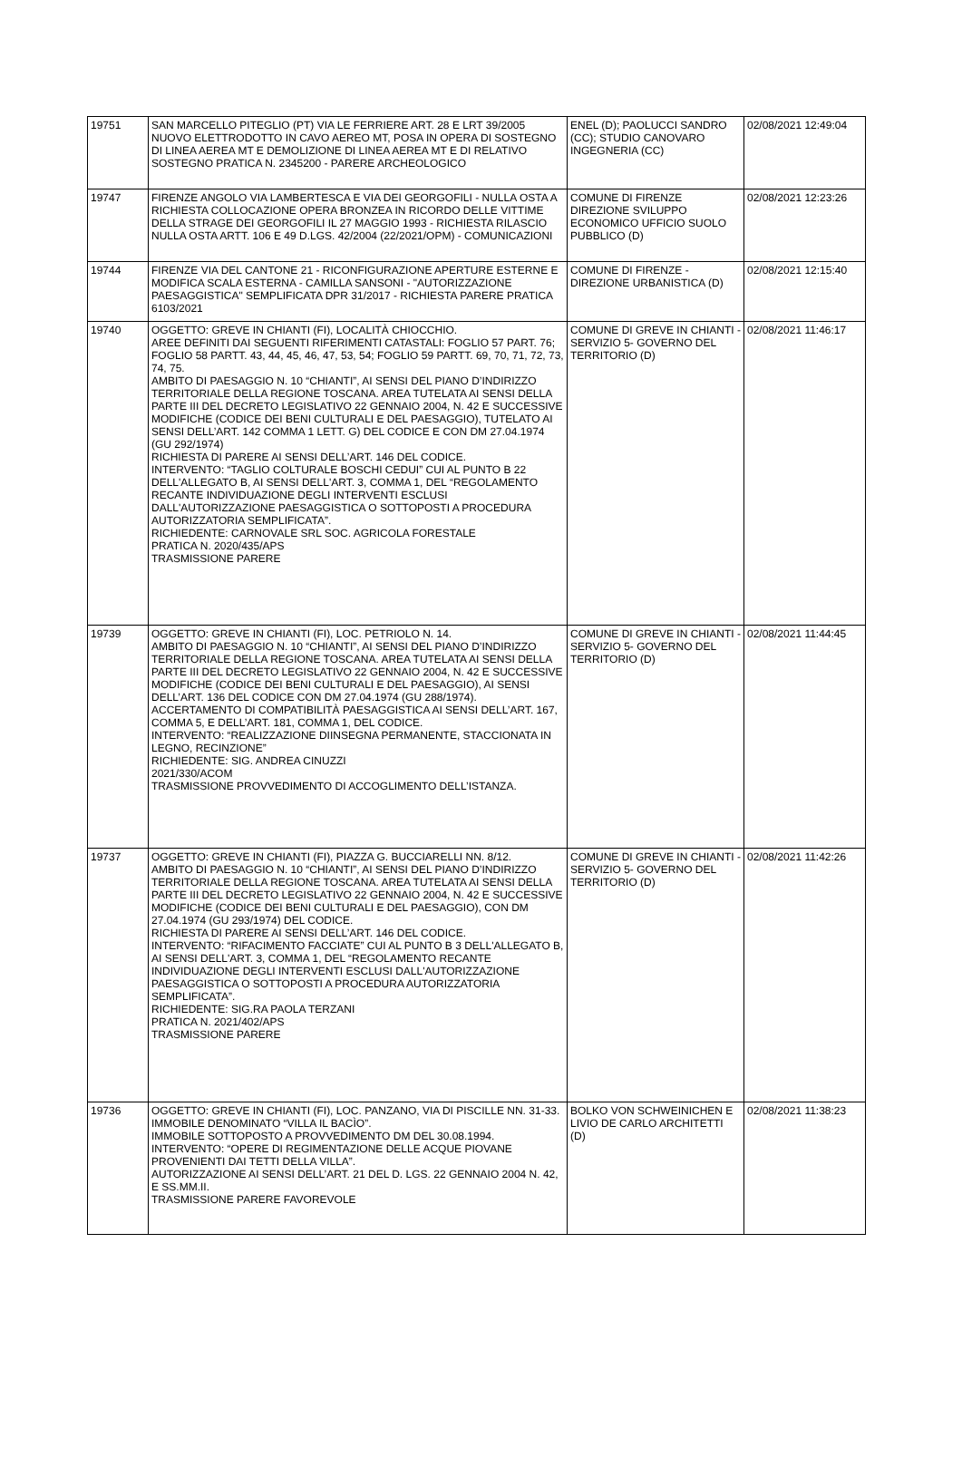| 19751 | SAN MARCELLO PITEGLIO (PT) VIA LE FERRIERE ART. 28 E LRT 39/2005 NUOVO ELETTRODOTTO IN CAVO AEREO MT, POSA IN OPERA DI SOSTEGNO DI LINEA AEREA MT E DEMOLIZIONE DI LINEA AEREA MT E DI RELATIVO SOSTEGNO PRATICA N. 2345200 - PARERE ARCHEOLOGICO | ENEL (D); PAOLUCCI SANDRO (CC); STUDIO CANOVARO INGEGNERIA (CC) | 02/08/2021 12:49:04 |
| 19747 | FIRENZE ANGOLO VIA LAMBERTESCA E VIA DEI GEORGOFILI - NULLA OSTA A RICHIESTA COLLOCAZIONE OPERA BRONZEA IN RICORDO DELLE VITTIME DELLA STRAGE DEI GEORGOFILI IL 27 MAGGIO 1993 - RICHIESTA RILASCIO NULLA OSTA ARTT. 106 E 49 D.LGS. 42/2004 (22/2021/OPM) - COMUNICAZIONI | COMUNE DI FIRENZE DIREZIONE SVILUPPO ECONOMICO UFFICIO SUOLO PUBBLICO (D) | 02/08/2021 12:23:26 |
| 19744 | FIRENZE VIA DEL CANTONE 21 - RICONFIGURAZIONE APERTURE ESTERNE E MODIFICA SCALA ESTERNA - CAMILLA SANSONI - "AUTORIZZAZIONE PAESAGGISTICA" SEMPLIFICATA DPR 31/2017 - RICHIESTA PARERE PRATICA 6103/2021 | COMUNE DI FIRENZE - DIREZIONE URBANISTICA (D) | 02/08/2021 12:15:40 |
| 19740 | OGGETTO: GREVE IN CHIANTI (FI), LOCALITÀ CHIOCCHIO. AREE DEFINITI DAI SEGUENTI RIFERIMENTI CATASTALI: FOGLIO 57 PART. 76; FOGLIO 58 PARTT. 43, 44, 45, 46, 47, 53, 54; FOGLIO 59 PARTT. 69, 70, 71, 72, 73, 74, 75. AMBITO DI PAESAGGIO N. 10 “CHIANTI”, AI SENSI DEL PIANO D’INDIRIZZO TERRITORIALE DELLA REGIONE TOSCANA. AREA TUTELATA AI SENSI DELLA PARTE III DEL DECRETO LEGISLATIVO 22 GENNAIO 2004, N. 42 E SUCCESSIVE MODIFICHE (CODICE DEI BENI CULTURALI E DEL PAESAGGIO), TUTELATO AI SENSI DELL’ART. 142 COMMA 1 LETT. G) DEL CODICE E CON DM 27.04.1974 (GU 292/1974) RICHIESTA DI PARERE AI SENSI DELL’ART. 146 DEL CODICE. INTERVENTO: “TAGLIO COLTURALE BOSCHI CEDUI” CUI AL PUNTO B 22 DELL'ALLEGATO B, AI SENSI DELL'ART. 3, COMMA 1, DEL “REGOLAMENTO RECANTE INDIVIDUAZIONE DEGLI INTERVENTI ESCLUSI DALL'AUTORIZZAZIONE PAESAGGISTICA O SOTTOPOSTI A PROCEDURA AUTORIZZATORIA SEMPLIFICATA”. RICHIEDENTE: CARNOVALE SRL SOC. AGRICOLA FORESTALE PRATICA N. 2020/435/APS TRASMISSIONE PARERE | COMUNE DI GREVE IN CHIANTI - SERVIZIO 5- GOVERNO DEL TERRITORIO (D) | 02/08/2021 11:46:17 |
| 19739 | OGGETTO: GREVE IN CHIANTI (FI), LOC. PETRIOLO N. 14. AMBITO DI PAESAGGIO N. 10 “CHIANTI”, AI SENSI DEL PIANO D’INDIRIZZO TERRITORIALE DELLA REGIONE TOSCANA. AREA TUTELATA AI SENSI DELLA PARTE III DEL DECRETO LEGISLATIVO 22 GENNAIO 2004, N. 42 E SUCCESSIVE MODIFICHE (CODICE DEI BENI CULTURALI E DEL PAESAGGIO), AI SENSI DELL’ART. 136 DEL CODICE CON DM 27.04.1974 (GU 288/1974). ACCERTAMENTO DI COMPATIBILITÀ PAESAGGISTICA AI SENSI DELL’ART. 167, COMMA 5, E DELL’ART. 181, COMMA 1, DEL CODICE. INTERVENTO: “REALIZZAZIONE DIINSEGNA PERMANENTE, STACCIONATA IN LEGNO, RECINZIONE” RICHIEDENTE: SIG. ANDREA CINUZZI 2021/330/ACOM TRASMISSIONE PROVVEDIMENTO DI ACCOGLIMENTO DELL’ISTANZA. | COMUNE DI GREVE IN CHIANTI - SERVIZIO 5- GOVERNO DEL TERRITORIO (D) | 02/08/2021 11:44:45 |
| 19737 | OGGETTO: GREVE IN CHIANTI (FI), PIAZZA G. BUCCIARELLI NN. 8/12. AMBITO DI PAESAGGIO N. 10 “CHIANTI”, AI SENSI DEL PIANO D’INDIRIZZO TERRITORIALE DELLA REGIONE TOSCANA. AREA TUTELATA AI SENSI DELLA PARTE III DEL DECRETO LEGISLATIVO 22 GENNAIO 2004, N. 42 E SUCCESSIVE MODIFICHE (CODICE DEI BENI CULTURALI E DEL PAESAGGIO), CON DM 27.04.1974 (GU 293/1974) DEL CODICE. RICHIESTA DI PARERE AI SENSI DELL’ART. 146 DEL CODICE. INTERVENTO: “RIFACIMENTO FACCIATE” CUI AL PUNTO B 3 DELL'ALLEGATO B, AI SENSI DELL'ART. 3, COMMA 1, DEL “REGOLAMENTO RECANTE INDIVIDUAZIONE DEGLI INTERVENTI ESCLUSI DALL'AUTORIZZAZIONE PAESAGGISTICA O SOTTOPOSTI A PROCEDURA AUTORIZZATORIA SEMPLIFICATA”. RICHIEDENTE: SIG.RA PAOLA TERZANI PRATICA N. 2021/402/APS TRASMISSIONE PARERE | COMUNE DI GREVE IN CHIANTI - SERVIZIO 5- GOVERNO DEL TERRITORIO (D) | 02/08/2021 11:42:26 |
| 19736 | OGGETTO: GREVE IN CHIANTI (FI), LOC. PANZANO, VIA DI PISCILLE NN. 31-33. IMMOBILE DENOMINATO “VILLA IL BACÌO”. IMMOBILE SOTTOPOSTO A PROVVEDIMENTO DM DEL 30.08.1994. INTERVENTO: “OPERE DI REGIMENTAZIONE DELLE ACQUE PIOVANE PROVENIENTI DAI TETTI DELLA VILLA”. AUTORIZZAZIONE AI SENSI DELL’ART. 21 DEL D. LGS. 22 GENNAIO 2004 N. 42, E SS.MM.II. TRASMISSIONE PARERE FAVOREVOLE | BOLKO VON SCHWEINICHEN E LIVIO DE CARLO ARCHITETTI (D) | 02/08/2021 11:38:23 |